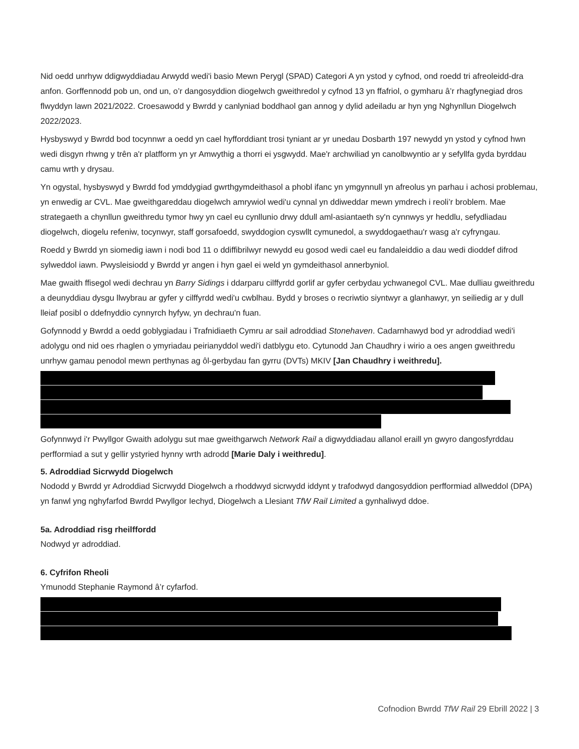Nid oedd unrhyw ddigwyddiadau Arwydd wedi'i basio Mewn Perygl (SPAD) Categori A yn ystod y cyfnod, ond roedd tri afreoleidd-dra anfon. Gorffennodd pob un, ond un, o’r dangosyddion diogelwch gweithredol y cyfnod 13 yn ffafriol, o gymharu â’r rhagfynegiad dros flwyddyn lawn 2021/2022. Croesawodd y Bwrdd y canlyniad boddhaol gan annog y dylid adeiladu ar hyn yng Nghynllun Diogelwch 2022/2023.
Hysbyswyd y Bwrdd bod tocynnwr a oedd yn cael hyfforddiant trosi tyniant ar yr unedau Dosbarth 197 newydd yn ystod y cyfnod hwn wedi disgyn rhwng y trên a'r platfform yn yr Amwythig a thorri ei ysgwydd. Mae'r archwiliad yn canolbwyntio ar y sefyllfa gyda byrddau camu wrth y drysau.
Yn ogystal, hysbyswyd y Bwrdd fod ymddygiad gwrthgymdeithasol a phobl ifanc yn ymgynnull yn afreolus yn parhau i achosi problemau, yn enwedig ar CVL. Mae gweithgareddau diogelwch amrywiol wedi'u cynnal yn ddiweddar mewn ymdrech i reoli’r broblem. Mae strategaeth a chynllun gweithredu tymor hwy yn cael eu cynllunio drwy ddull aml-asiantaeth sy'n cynnwys yr heddlu, sefydliadau diogelwch, diogelu refeniw, tocynwyr, staff gorsafoedd, swyddogion cyswllt cymunedol, a swyddogaethau'r wasg a'r cyfryngau.
Roedd y Bwrdd yn siomedig iawn i nodi bod 11 o ddiffibrilwyr newydd eu gosod wedi cael eu fandaleiddio a dau wedi dioddef difrod sylweddol iawn. Pwysleisiodd y Bwrdd yr angen i hyn gael ei weld yn gymdeithasol annerbyniol.
Mae gwaith ffisegol wedi dechrau yn Barry Sidings i ddarparu cilffyrdd gorlif ar gyfer cerbydau ychwanegol CVL. Mae dulliau gweithredu a deunyddiau dysgu llwybrau ar gyfer y cilffyrdd wedi'u cwblhau. Bydd y broses o recriwtio siyntwyr a glanhawyr, yn seiliedig ar y dull lleiaf posibl o ddefnyddio cynnyrch hyfyw, yn dechrau'n fuan.
Gofynnodd y Bwrdd a oedd goblygiadau i Trafnidiaeth Cymru ar sail adroddiad Stonehaven. Cadarnhawyd bod yr adroddiad wedi'i adolygu ond nid oes rhaglen o ymyriadau peirianyddol wedi'i datblygu eto. Cytunodd Jan Chaudhry i wirio a oes angen gweithredu unrhyw gamau penodol mewn perthynas ag ôl-gerbydau fan gyrru (DVTs) MKIV [Jan Chaudhry i weithredu].
Gofynnwyd i'r Pwyllgor Gwaith adolygu sut mae gweithgarwch Network Rail a digwyddiadau allanol eraill yn gwyro dangosfyrddau perfformiad a sut y gellir ystyried hynny wrth adrodd [Marie Daly i weithredu].
5. Adroddiad Sicrwydd Diogelwch
Nododd y Bwrdd yr Adroddiad Sicrwydd Diogelwch a rhoddwyd sicrwydd iddynt y trafodwyd dangosyddion perfformiad allweddol (DPA) yn fanwl yng nghyfarfod Bwrdd Pwyllgor Iechyd, Diogelwch a Llesiant TfW Rail Limited a gynhaliwyd ddoe.
5a. Adroddiad risg rheilffordd
Nodwyd yr adroddiad.
6. Cyfrifon Rheoli
Ymunodd Stephanie Raymond â’r cyfarfod.
Cofnodion Bwrdd TfW Rail 29 Ebrill 2022 | 3